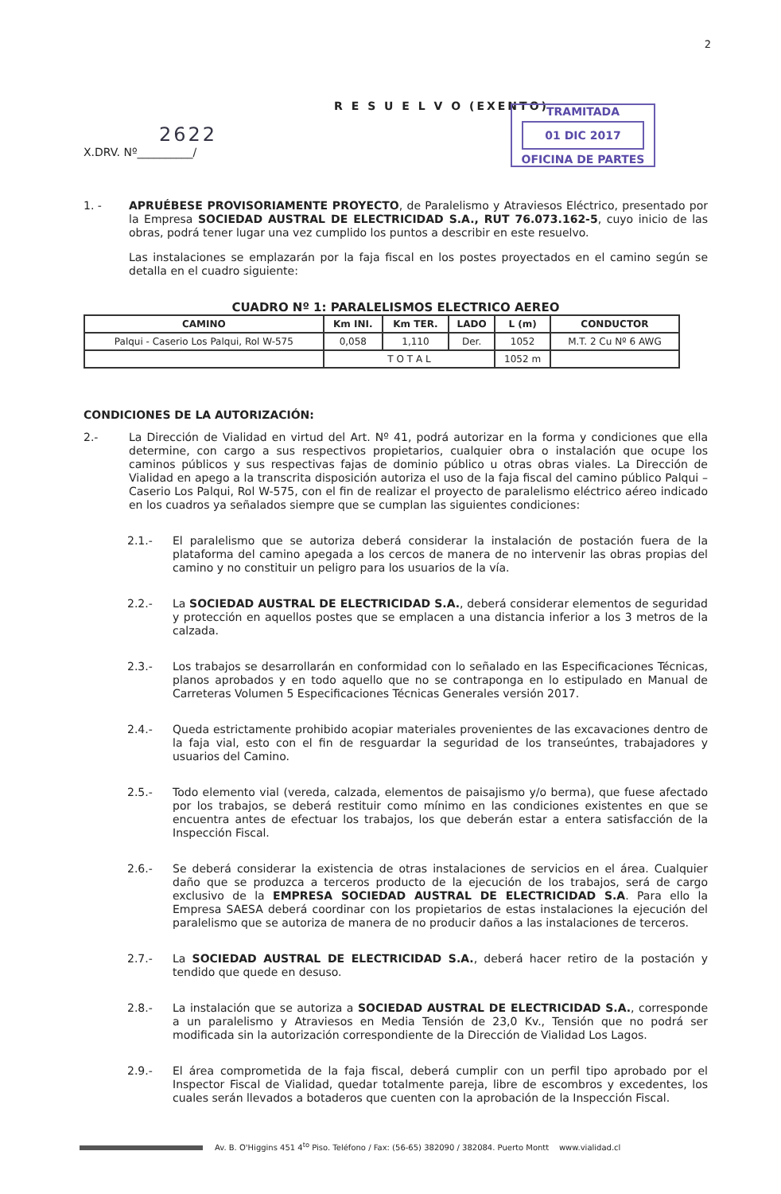2
R E S U E L V O (EXENTO)
2622
X.DRV. Nº__________/
TRAMITADA
01 DIC 2017
OFICINA DE PARTES
1. -
APRUÉBESE PROVISORIAMENTE PROYECTO, de Paralelismo y Atraviesos Eléctrico, presentado por la Empresa SOCIEDAD AUSTRAL DE ELECTRICIDAD S.A., RUT 76.073.162-5, cuyo inicio de las obras, podrá tener lugar una vez cumplido los puntos a describir en este resuelvo.
Las instalaciones se emplazarán por la faja fiscal en los postes proyectados en el camino según se detalla en el cuadro siguiente:
CUADRO Nº 1: PARALELISMOS ELECTRICO AEREO
| CAMINO | Km INI. | Km TER. | LADO | L (m) | CONDUCTOR |
| --- | --- | --- | --- | --- | --- |
| Palqui - Caserio Los Palqui, Rol W-575 | 0,058 | 1,110 | Der. | 1052 | M.T. 2 Cu Nº 6 AWG |
| | T O T A L | | | 1052 m | |
CONDICIONES DE LA AUTORIZACIÓN:
2.-
La Dirección de Vialidad en virtud del Art. Nº 41, podrá autorizar en la forma y condiciones que ella determine, con cargo a sus respectivos propietarios, cualquier obra o instalación que ocupe los caminos públicos y sus respectivas fajas de dominio público u otras obras viales. La Dirección de Vialidad en apego a la transcrita disposición autoriza el uso de la faja fiscal del camino público Palqui – Caserio Los Palqui, Rol W-575, con el fin de realizar el proyecto de paralelismo eléctrico aéreo indicado en los cuadros ya señalados siempre que se cumplan las siguientes condiciones:
2.1.-
El paralelismo que se autoriza deberá considerar la instalación de postación fuera de la plataforma del camino apegada a los cercos de manera de no intervenir las obras propias del camino y no constituir un peligro para los usuarios de la vía.
2.2.-
La SOCIEDAD AUSTRAL DE ELECTRICIDAD S.A., deberá considerar elementos de seguridad y protección en aquellos postes que se emplacen a una distancia inferior a los 3 metros de la calzada.
2.3.-
Los trabajos se desarrollarán en conformidad con lo señalado en las Especificaciones Técnicas, planos aprobados y en todo aquello que no se contraponga en lo estipulado en Manual de Carreteras Volumen 5 Especificaciones Técnicas Generales versión 2017.
2.4.-
Queda estrictamente prohibido acopiar materiales provenientes de las excavaciones dentro de la faja vial, esto con el fin de resguardar la seguridad de los transeúntes, trabajadores y usuarios del Camino.
2.5.-
Todo elemento vial (vereda, calzada, elementos de paisajismo y/o berma), que fuese afectado por los trabajos, se deberá restituir como mínimo en las condiciones existentes en que se encuentra antes de efectuar los trabajos, los que deberán estar a entera satisfacción de la Inspección Fiscal.
2.6.-
Se deberá considerar la existencia de otras instalaciones de servicios en el área. Cualquier daño que se produzca a terceros producto de la ejecución de los trabajos, será de cargo exclusivo de la EMPRESA SOCIEDAD AUSTRAL DE ELECTRICIDAD S.A. Para ello la Empresa SAESA deberá coordinar con los propietarios de estas instalaciones la ejecución del paralelismo que se autoriza de manera de no producir daños a las instalaciones de terceros.
2.7.-
La SOCIEDAD AUSTRAL DE ELECTRICIDAD S.A., deberá hacer retiro de la postación y tendido que quede en desuso.
2.8.-
La instalación que se autoriza a SOCIEDAD AUSTRAL DE ELECTRICIDAD S.A., corresponde a un paralelismo y Atraviesos en Media Tensión de 23,0 Kv., Tensión que no podrá ser modificada sin la autorización correspondiente de la Dirección de Vialidad Los Lagos.
2.9.-
El área comprometida de la faja fiscal, deberá cumplir con un perfil tipo aprobado por el Inspector Fiscal de Vialidad, quedar totalmente pareja, libre de escombros y excedentes, los cuales serán llevados a botaderos que cuenten con la aprobación de la Inspección Fiscal.
Av. B. O'Higgins 451 4<sup>to</sup> Piso. Teléfono / Fax: (56-65) 382090 / 382084. Puerto Montt www.vialidad.cl